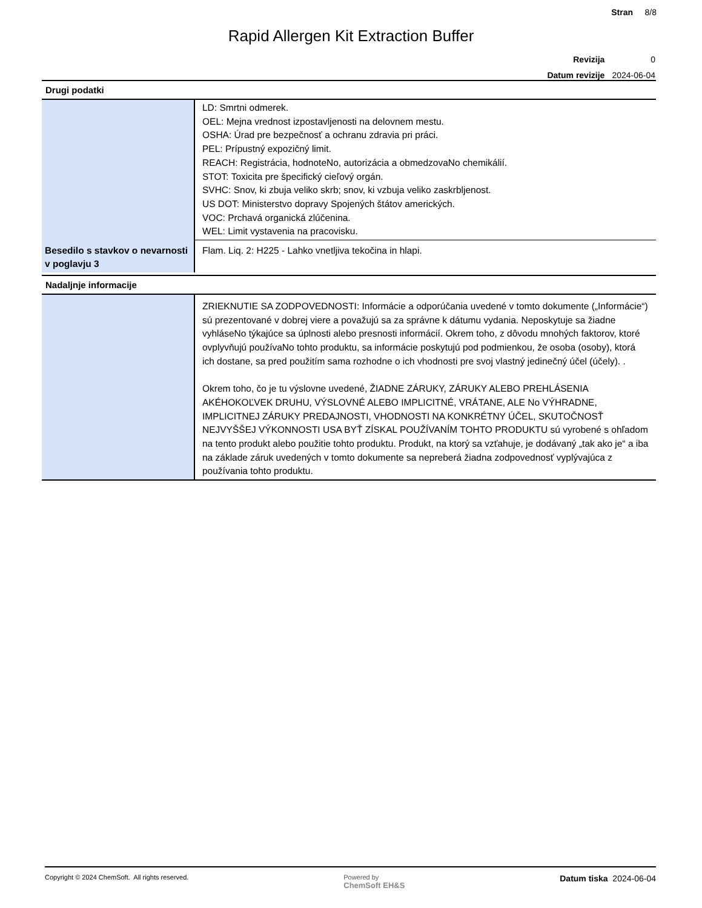Stran 8/8
Rapid Allergen Kit Extraction Buffer
| Revizija | 0 |
| Datum revizije | 2024-06-04 |
Drugi podatki
| | LD: Smrtni odmerek. OEL: Mejna vrednost izpostavljenosti na delovnem mestu. OSHA: Úrad pre bezpečnosť a ochranu zdravia pri práci. PEL: Prípustný expozičný limit. REACH: Registrácia, hodnoteNo, autorizácia a obmedzovaNo chemikálií. STOT: Toxicita pre špecifický cieľový orgán. SVHC: Snov, ki zbuja veliko skrb; snov, ki vzbuja veliko zaskrbljenost. US DOT: Ministerstvo dopravy Spojených štátov amerických. VOC: Prchavá organická zlúčenina. WEL: Limit vystavenia na pracovisku. |
| Besedilo s stavkov o nevarnosti v poglavju 3 | Flam. Liq. 2: H225 - Lahko vnetljiva tekočina in hlapi. |
Nadaljnje informacije
| | ZRIEKNUTIE SA ZODPOVEDNOSTI: Informácie a odporúčania uvedené v tomto dokumente („Informácie“) sú prezentované v dobrej viere a považujú sa za správne k dátumu vydania. Neposkytuje sa žiadne vyhláseNo týkajúce sa úplnosti alebo presnosti informácií. Okrem toho, z dôvodu mnohých faktorov, ktoré ovplyvňujú používaNo tohto produktu, sa informácie poskytujú pod podmienkou, že osoba (osoby), ktorá ich dostane, sa pred použitím sama rozhodne o ich vhodnosti pre svoj vlastný jedinečný účel (účely). . Okrem toho, čo je tu výslovne uvedené, ŽIADNE ZÁRUKY, ZÁRUKY ALEBO PREHLÁSENIA AKÉHOKOĽVEK DRUHU, VÝSLOVNÉ ALEBO IMPLICITNÉ, VRÁTANE, ALE No VÝHRADNE, IMPLICITNEJ ZÁRUKY PREDAJNOSTI, VHODNOSTI NA KONKRÉTNY ÚČEL, SKUTOČNOSŤ NEJVYŠŠEJ VÝKONNOSTI USA BYŤ ZÍSKAL POUŽÍVANÍM TOHTO PRODUKTU sú vyrobené s ohľadom na tento produkt alebo použitie tohto produktu. Produkt, na ktorý sa vzťahuje, je dodávaný „tak ako je“ a iba na základe záruk uvedených v tomto dokumente sa nepreberá žiadna zodpovednosť vyplývajúca z používania tohto produktu. |
Copyright © 2024 ChemSoft. All rights reserved.
Powered by
ChemSoft EH&S
Datum tiska 2024-06-04